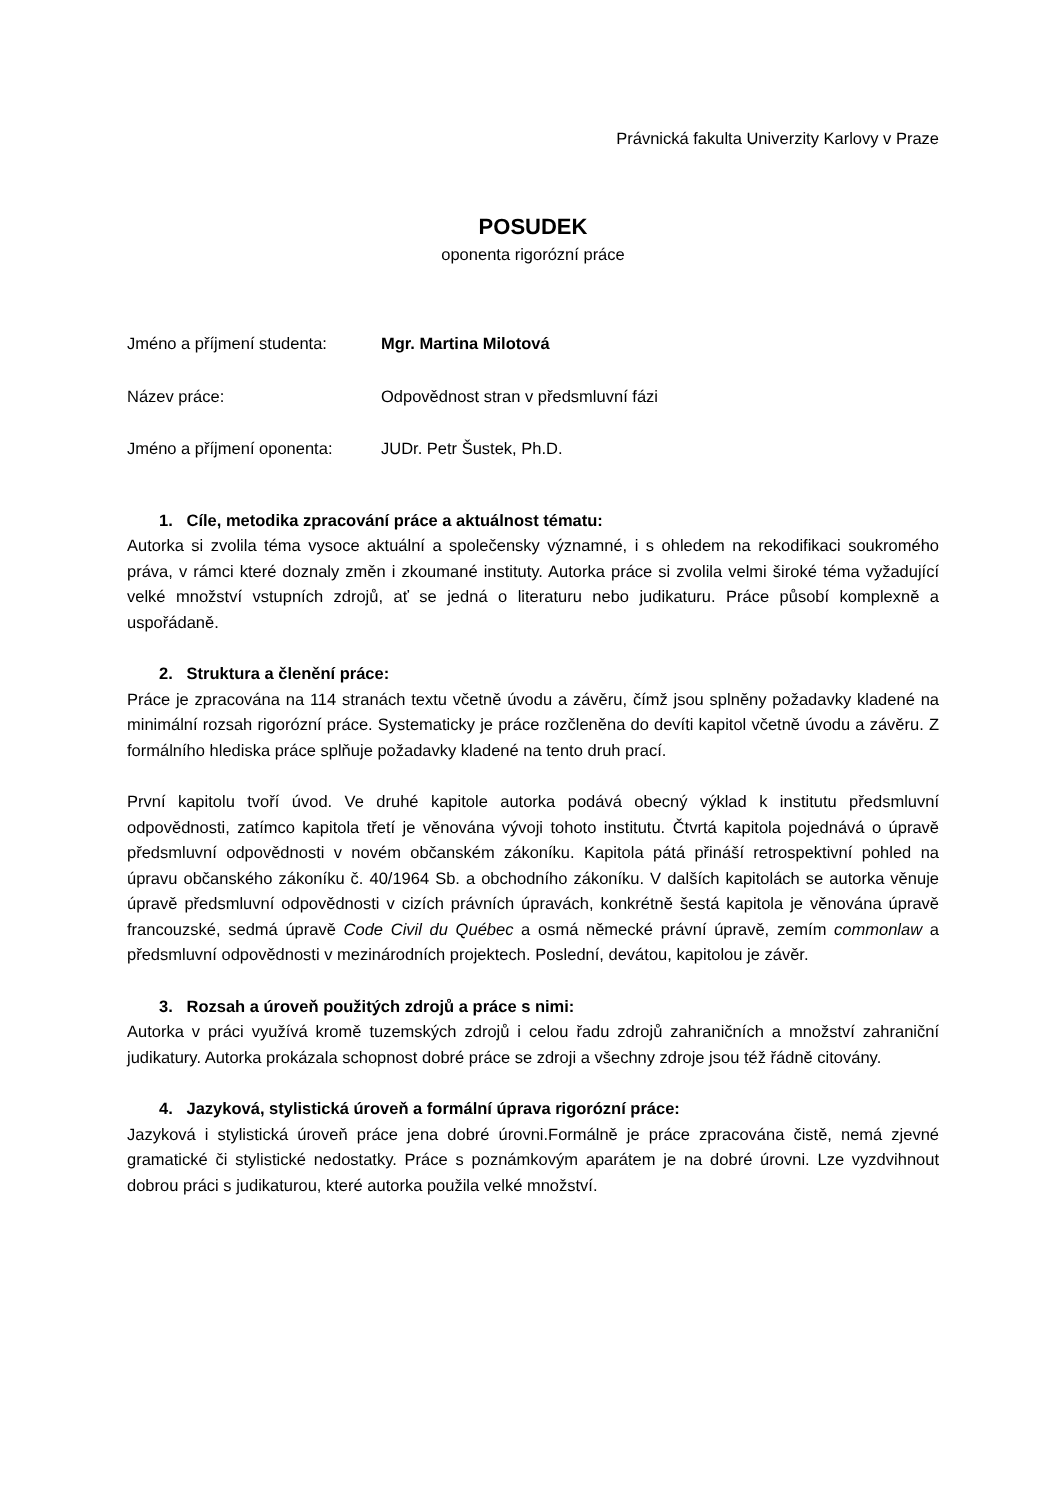Právnická fakulta Univerzity Karlovy v Praze
POSUDEK
oponenta rigorózní práce
Jméno a příjmení studenta:
Mgr. Martina Milotová
Název práce: Odpovědnost stran v předsmluvní fázi
Jméno a příjmení oponenta:
JUDr. Petr Šustek, Ph.D.
1. Cíle, metodika zpracování práce a aktuálnost tématu:
Autorka si zvolila téma vysoce aktuální a společensky významné, i s ohledem na rekodifikaci soukromého práva, v rámci které doznaly změn i zkoumané instituty. Autorka práce si zvolila velmi široké téma vyžadující velké množství vstupních zdrojů, ať se jedná o literaturu nebo judikaturu. Práce působí komplexně a uspořádaně.
2. Struktura a členění práce:
Práce je zpracována na 114 stranách textu včetně úvodu a závěru, čímž jsou splněny požadavky kladené na minimální rozsah rigorózní práce. Systematicky je práce rozčleněna do devíti kapitol včetně úvodu a závěru. Z formálního hlediska práce splňuje požadavky kladené na tento druh prací.
První kapitolu tvoří úvod. Ve druhé kapitole autorka podává obecný výklad k institutu předsmluvní odpovědnosti, zatímco kapitola třetí je věnována vývoji tohoto institutu. Čtvrtá kapitola pojednává o úpravě předsmluvní odpovědnosti v novém občanském zákoníku. Kapitola pátá přináší retrospektivní pohled na úpravu občanského zákoníku č. 40/1964 Sb. a obchodního zákoníku. V dalších kapitolách se autorka věnuje úpravě předsmluvní odpovědnosti v cizích právních úpravách, konkrétně šestá kapitola je věnována úpravě francouzské, sedmá úpravě Code Civil du Québec a osmá německé právní úpravě, zemím commonlaw a předsmluvní odpovědnosti v mezinárodních projektech. Poslední, devátou, kapitolou je závěr.
3. Rozsah a úroveň použitých zdrojů a práce s nimi:
Autorka v práci využívá kromě tuzemských zdrojů i celou řadu zdrojů zahraničních a množství zahraniční judikatury. Autorka prokázala schopnost dobré práce se zdroji a všechny zdroje jsou též řádně citovány.
4. Jazyková, stylistická úroveň a formální úprava rigorózní práce:
Jazyková i stylistická úroveň práce jena dobré úrovni.Formálně je práce zpracována čistě, nemá zjevné gramatické či stylistické nedostatky. Práce s poznámkovým aparátem je na dobré úrovni. Lze vyzdvihnout dobrou práci s judikaturou, které autorka použila velké množství.